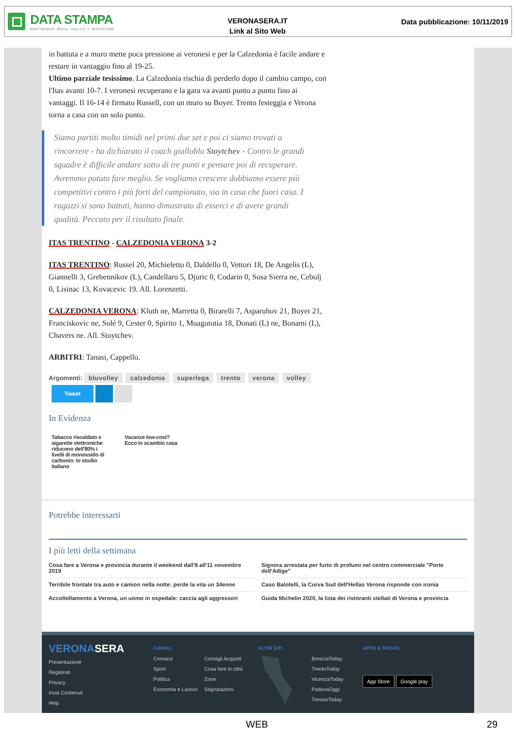DATA STAMPA
MONITORAGGIO MEDIA, ANALISI E REPUTAZIONE
VERONASERA.IT
Link al Sito Web
Data pubblicazione: 10/11/2019
in battuta e a muro mette poca pressione ai veronesi e per la Calzedonia è facile andare e restare in vantaggio fino al 19-25.
Ultimo parziale tesissimo. La Calzedonia rischia di perderlo dopo il cambio campo, con l'Itas avanti 10-7. I veronesi recuperano e la gara va avanti punto a punto fino ai vantaggi. Il 16-14 è firmato Russell, con un muro su Boyer. Trento festeggia e Verona torna a casa con un solo punto.
Siamo partiti molto timidi nel primi due set e poi ci siamo trovati a rincorrere - ha dichiarato il coach gialloblu Stoytchev - Contro le grandi squadre è difficile andare sotto di tre punti e pensare poi di recuperare. Avremmo potuto fare meglio. Se vogliamo crescere dobbiamo essere più competitivi contro i più forti del campionato, sia in casa che fuori casa. I ragazzi si sono battuti, hanno dimostrato di esserci e di avere grandi qualità. Peccato per il risultato finale.
ITAS TRENTINO - CALZEDONIA VERONA 3-2
ITAS TRENTINO: Russel 20, Michieletto 0, Daldello 0, Vettori 18, De Angelis (L), Giannelli 3, Grebennikov (L), Candellaro 5, Djuric 0, Codarin 0, Sosa Sierra ne, Cebulj 0, Lisinac 13, Kovacevic 19. All. Lorenzetti.
CALZEDONIA VERONA: Kluth ne, Marretta 0, Birarelli 7, Asparuhov 21, Boyer 21, Franciskovic ne, Solé 9, Cester 0, Spirito 1, Muagututia 18, Donati (L) ne, Bonami (L), Chavers ne. All. Stoytchev.
ARBITRI: Tanasi, Cappello.
Argomenti: bluvolley calzedonia superlega trento verona volley
Tweet
In Evidenza
Tabacco riscaldato e sigarette elettroniche riducono dell'80% i livelli di monossido di carbonio: lo studio italiano
Vacanze low-cost?
Ecco lo scambio casa
Potrebbe interessarti
I più letti della settimana
Cosa fare a Verona e provincia durante il weekend dall'8 all'11 novembre 2019
Terribile frontale tra auto e camion nella notte: perde la vita un 34enne
Accoltellamento a Verona, un uomo in ospedale: caccia agli aggressori
Signora arrestata per furto di profumi nel centro commerciale "Porte dell'Adige"
Caso Balotelli, la Curva Sud dell'Hellas Verona risponde con ironia
Guida Michelin 2020, la lista dei ristoranti stellati di Verona e provincia
VERONA SERA
Presentazione
Registrati
Privacy
Invia Contenuti
Help
CANALI
Cronaca
Sport
Politica
Economia e Lavoro
Consigli Acquisti
Cosa fare in città
Zone
Segnalazioni
ALTRI SITI
BresciaToday
TrentoToday
VicenzaToday
PadovaOggi
TrevisoToday
APPS & SOCIAL
App Store Google play
WEB 29